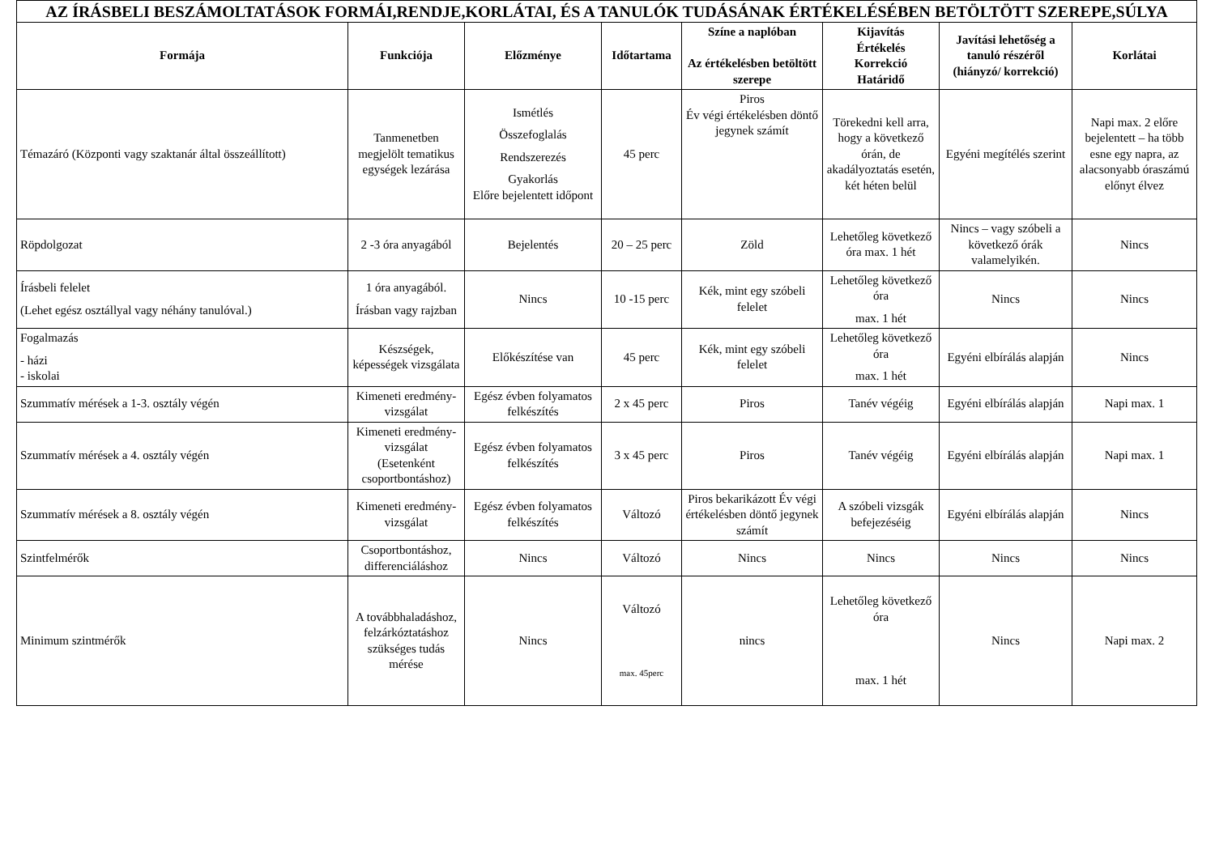| AZ ÍRÁSBELI BESZÁMOLTATÁSOK FORMÁI,RENDJE,KORLÁTAI, ÉS A TANULÓK TUDÁSÁNAK ÉRTÉKELÉSÉBEN BETÖLTÖTT SZEREPE,SÚLYA | | | | | | | |
| --- | --- | --- | --- | --- | --- | --- | --- |
| Formája | Funkciója | Előzménye | Időtartama | Színe a naplóban Az értékelésben betöltött szerepe | Kijavítás Értékelés Korrekció Határidő | Javítási lehetőség a tanuló részéről (hiányzó/ korrekció) | Korlátai |
| Témazáró (Központi vagy szaktanár által összeállított) | Tanmenetben megjelölt tematikus egységek lezárása | Ismétlés Összefoglalás Rendszerezés Gyakorlás Előre bejelentett időpont | 45 perc | Piros Év végi értékelésben döntő jegynek számít | Törekedni kell arra, hogy a következő órán, de akadályoztatás esetén, két héten belül | Egyéni megítélés szerint | Napi max. 2 előre bejelentett – ha több esne egy napra, az alacsonyabb óraszámú előnyt élvez |
| Röpdolgozat | 2 -3 óra anyagából | Bejelentés | 20 – 25 perc | Zöld | Lehetőleg következő óra max. 1 hét | Nincs – vagy szóbeli a következő órák valamelyikén. | Nincs |
| Írásbeli felelet (Lehet egész osztállyal vagy néhány tanulóval.) | 1 óra anyagából. Írásban vagy rajzban | Nincs | 10 -15 perc | Kék, mint egy szóbeli felelet | Lehetőleg következő óra max. 1 hét | Nincs | Nincs |
| Fogalmazás - házi - iskolai | Készségek, képességek vizsgálata | Előkészítése van | 45 perc | Kék, mint egy szóbeli felelet | Lehetőleg következő óra max. 1 hét | Egyéni elbírálás alapján | Nincs |
| Szummatív mérések a 1-3. osztály végén | Kimeneti eredmény-vizsgálat | Egész évben folyamatos felkészítés | 2 x 45 perc | Piros | Tanév végéig | Egyéni elbírálás alapján | Napi max. 1 |
| Szummatív mérések a 4. osztály végén | Kimeneti eredmény-vizsgálat (Esetenként csoportbontáshoz) | Egész évben folyamatos felkészítés | 3 x 45 perc | Piros | Tanév végéig | Egyéni elbírálás alapján | Napi max. 1 |
| Szummatív mérések a 8. osztály végén | Kimeneti eredmény-vizsgálat | Egész évben folyamatos felkészítés | Változó | Piros bekarikázott Év végi értékelésben döntő jegynek számít | A szóbeli vizsgák befejezéséig | Egyéni elbírálás alapján | Nincs |
| Szintfelmérők | Csoportbontáshoz, differenciáláshoz | Nincs | Változó | Nincs | Nincs | Nincs | Nincs |
| Minimum szintmérők | A továbbhaladáshoz, felzárkóztatáshoz szükséges tudás mérése | Nincs | Változó max. 45perc | nincs | Lehetőleg következő óra max. 1 hét | Nincs | Napi max. 2 |